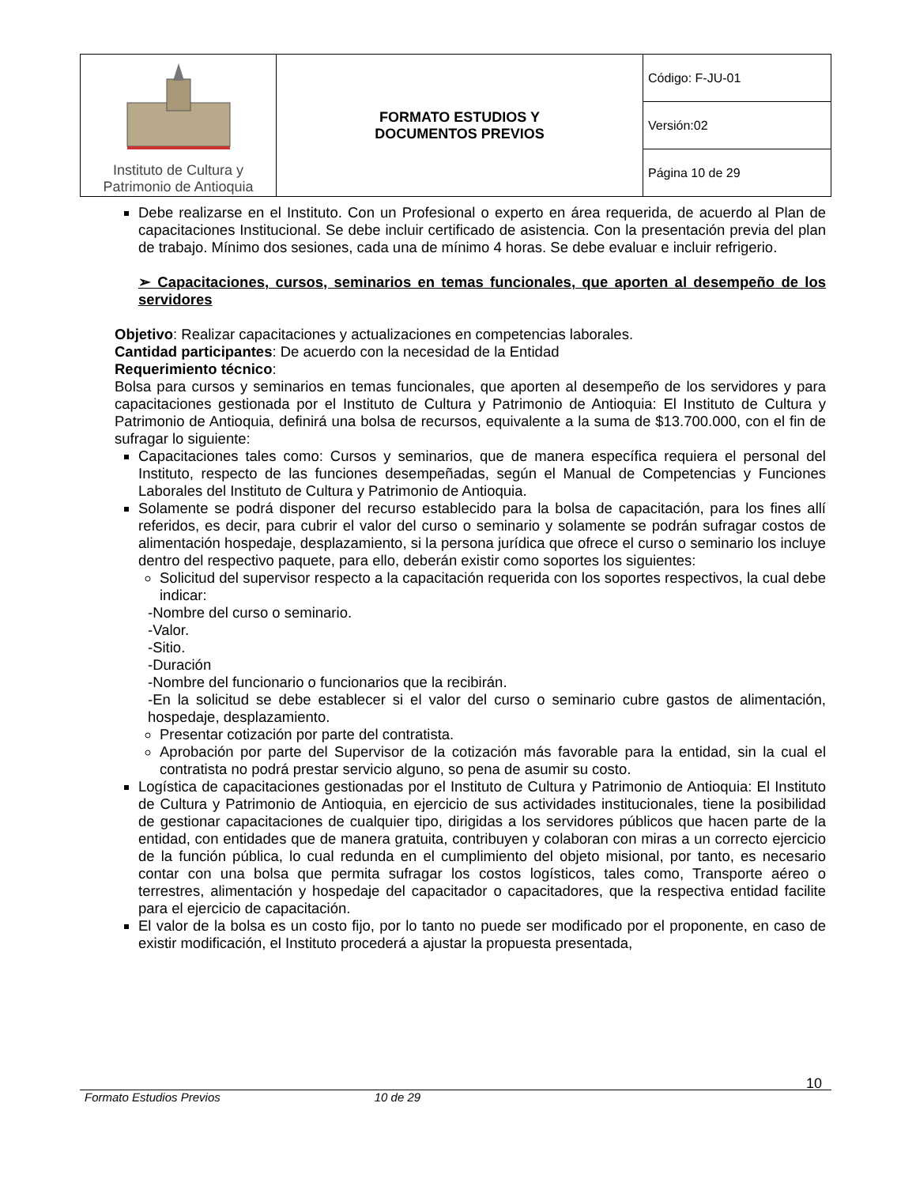| Instituto de Cultura y Patrimonio de Antioquia | FORMATO ESTUDIOS Y DOCUMENTOS PREVIOS | Código: F-JU-01 |
| | | Versión:02 |
| | | Página 10 de 29 |
Debe realizarse en el Instituto. Con un Profesional o experto en área requerida, de acuerdo al Plan de capacitaciones Institucional. Se debe incluir certificado de asistencia. Con la presentación previa del plan de trabajo. Mínimo dos sesiones, cada una de mínimo 4 horas. Se debe evaluar e incluir refrigerio.
➢ Capacitaciones, cursos, seminarios en temas funcionales, que aporten al desempeño de los servidores
Objetivo: Realizar capacitaciones y actualizaciones en competencias laborales.
Cantidad participantes: De acuerdo con la necesidad de la Entidad
Requerimiento técnico:
Bolsa para cursos y seminarios en temas funcionales, que aporten al desempeño de los servidores y para capacitaciones gestionada por el Instituto de Cultura y Patrimonio de Antioquia: El Instituto de Cultura y Patrimonio de Antioquia, definirá una bolsa de recursos, equivalente a la suma de $13.700.000, con el fin de sufragar lo siguiente:
Capacitaciones tales como: Cursos y seminarios, que de manera específica requiera el personal del Instituto, respecto de las funciones desempeñadas, según el Manual de Competencias y Funciones Laborales del Instituto de Cultura y Patrimonio de Antioquia.
Solamente se podrá disponer del recurso establecido para la bolsa de capacitación, para los fines allí referidos, es decir, para cubrir el valor del curso o seminario y solamente se podrán sufragar costos de alimentación hospedaje, desplazamiento, si la persona jurídica que ofrece el curso o seminario los incluye dentro del respectivo paquete, para ello, deberán existir como soportes los siguientes:
Solicitud del supervisor respecto a la capacitación requerida con los soportes respectivos, la cual debe indicar:
-Nombre del curso o seminario.
-Valor.
-Sitio.
-Duración
-Nombre del funcionario o funcionarios que la recibirán.
-En la solicitud se debe establecer si el valor del curso o seminario cubre gastos de alimentación, hospedaje, desplazamiento.
Presentar cotización por parte del contratista.
Aprobación por parte del Supervisor de la cotización más favorable para la entidad, sin la cual el contratista no podrá prestar servicio alguno, so pena de asumir su costo.
Logística de capacitaciones gestionadas por el Instituto de Cultura y Patrimonio de Antioquia: El Instituto de Cultura y Patrimonio de Antioquia, en ejercicio de sus actividades institucionales, tiene la posibilidad de gestionar capacitaciones de cualquier tipo, dirigidas a los servidores públicos que hacen parte de la entidad, con entidades que de manera gratuita, contribuyen y colaboran con miras a un correcto ejercicio de la función pública, lo cual redunda en el cumplimiento del objeto misional, por tanto, es necesario contar con una bolsa que permita sufragar los costos logísticos, tales como, Transporte aéreo o terrestres, alimentación y hospedaje del capacitador o capacitadores, que la respectiva entidad facilite para el ejercicio de capacitación.
El valor de la bolsa es un costo fijo, por lo tanto no puede ser modificado por el proponente, en caso de existir modificación, el Instituto procederá a ajustar la propuesta presentada,
10
Formato Estudios Previos 10 de 29